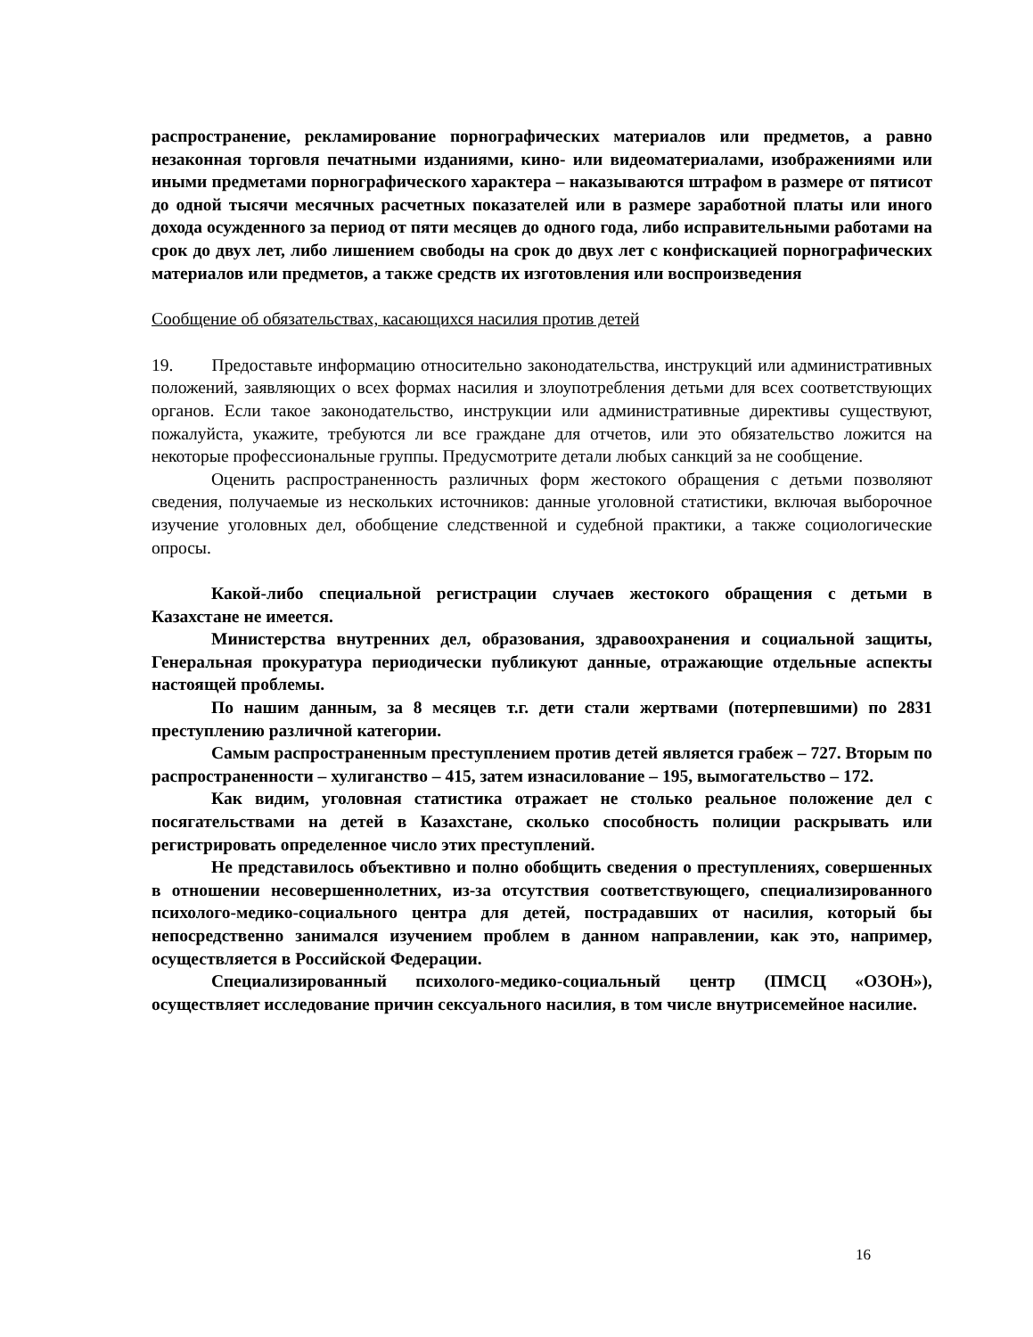распространение, рекламирование порнографических материалов или предметов, а равно незаконная торговля печатными изданиями, кино- или видеоматериалами, изображениями или иными предметами порнографического характера – наказываются штрафом в размере от пятисот до одной тысячи месячных расчетных показателей или в размере заработной платы или иного дохода осужденного за период от пяти месяцев до одного года, либо исправительными работами на срок до двух лет, либо лишением свободы на срок до двух лет с конфискацией порнографических материалов или предметов, а также средств их изготовления или воспроизведения
Сообщение об обязательствах, касающихся насилия против детей
19. Предоставьте информацию относительно законодательства, инструкций или административных положений, заявляющих о всех формах насилия и злоупотребления детьми для всех соответствующих органов. Если такое законодательство, инструкции или административные директивы существуют, пожалуйста, укажите, требуются ли все граждане для отчетов, или это обязательство ложится на некоторые профессиональные группы. Предусмотрите детали любых санкций за не сообщение.
Оценить распространенность различных форм жестокого обращения с детьми позволяют сведения, получаемые из нескольких источников: данные уголовной статистики, включая выборочное изучение уголовных дел, обобщение следственной и судебной практики, а также социологические опросы.
Какой-либо специальной регистрации случаев жестокого обращения с детьми в Казахстане не имеется.
Министерства внутренних дел, образования, здравоохранения и социальной защиты, Генеральная прокуратура периодически публикуют данные, отражающие отдельные аспекты настоящей проблемы.
По нашим данным, за 8 месяцев т.г. дети стали жертвами (потерпевшими) по 2831 преступлению различной категории.
Самым распространенным преступлением против детей является грабеж – 727. Вторым по распространенности – хулиганство – 415, затем изнасилование – 195, вымогательство – 172.
Как видим, уголовная статистика отражает не столько реальное положение дел с посягательствами на детей в Казахстане, сколько способность полиции раскрывать или регистрировать определенное число этих преступлений.
Не представилось объективно и полно обобщить сведения о преступлениях, совершенных в отношении несовершеннолетних, из-за отсутствия соответствующего, специализированного психолого-медико-социального центра для детей, пострадавших от насилия, который бы непосредственно занимался изучением проблем в данном направлении, как это, например, осуществляется в Российской Федерации.
Специализированный психолого-медико-социальный центр (ПМСЦ «ОЗОН»), осуществляет исследование причин сексуального насилия, в том числе внутрисемейное насилие.
16